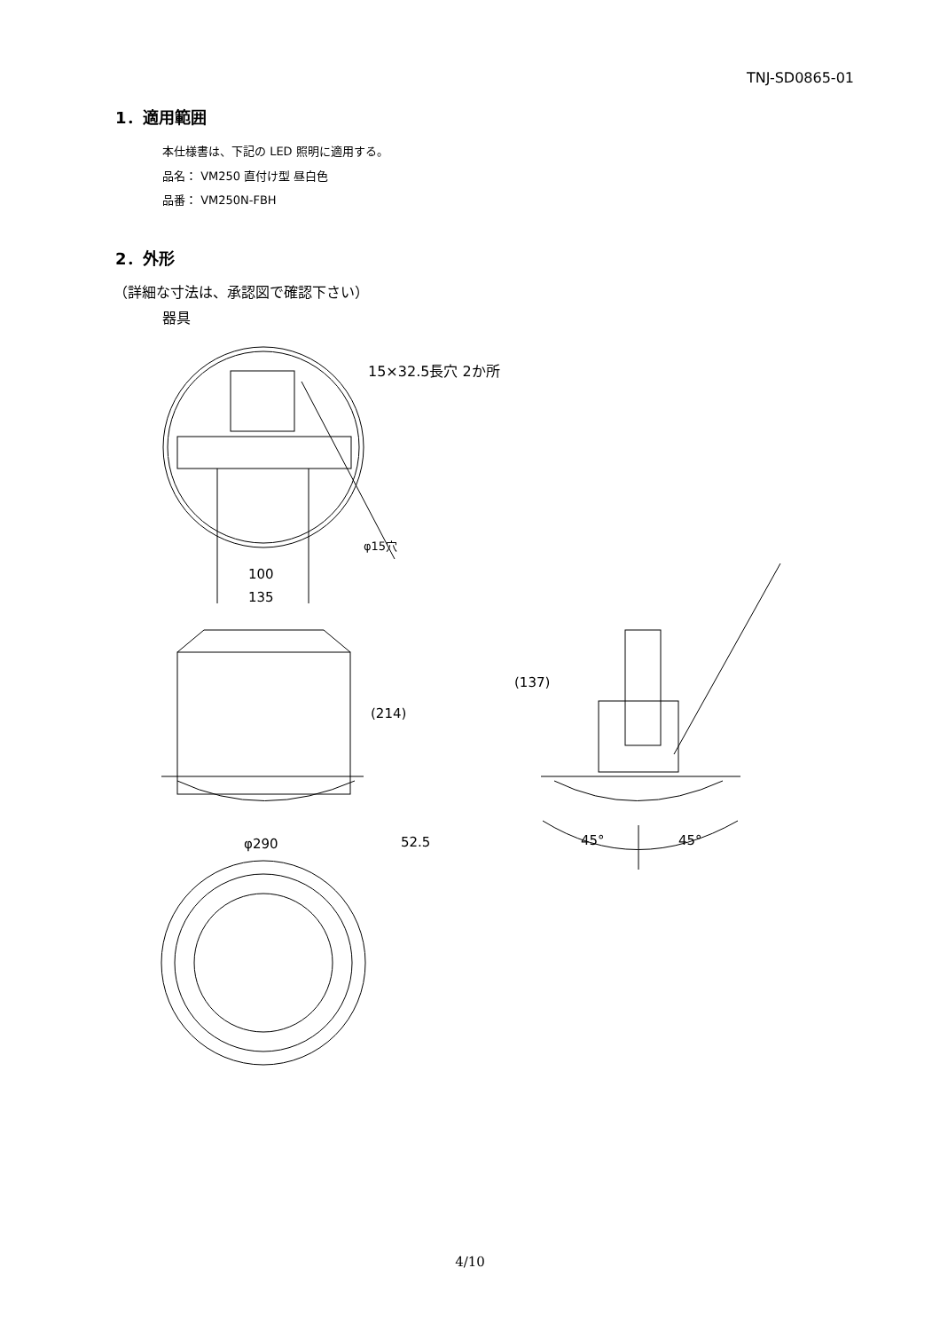TNJ-SD0865-01
1．適用範囲
本仕様書は、下記の LED 照明に適用する。
品名： VM250 直付け型 昼白色
品番： VM250N-FBH
2．外形
（詳細な寸法は、承認図で確認下さい）
器具
15×32.5長穴 2か所
φ15穴
100
135
(214)
(137)
φ290 52.5 45° 45°
4/10